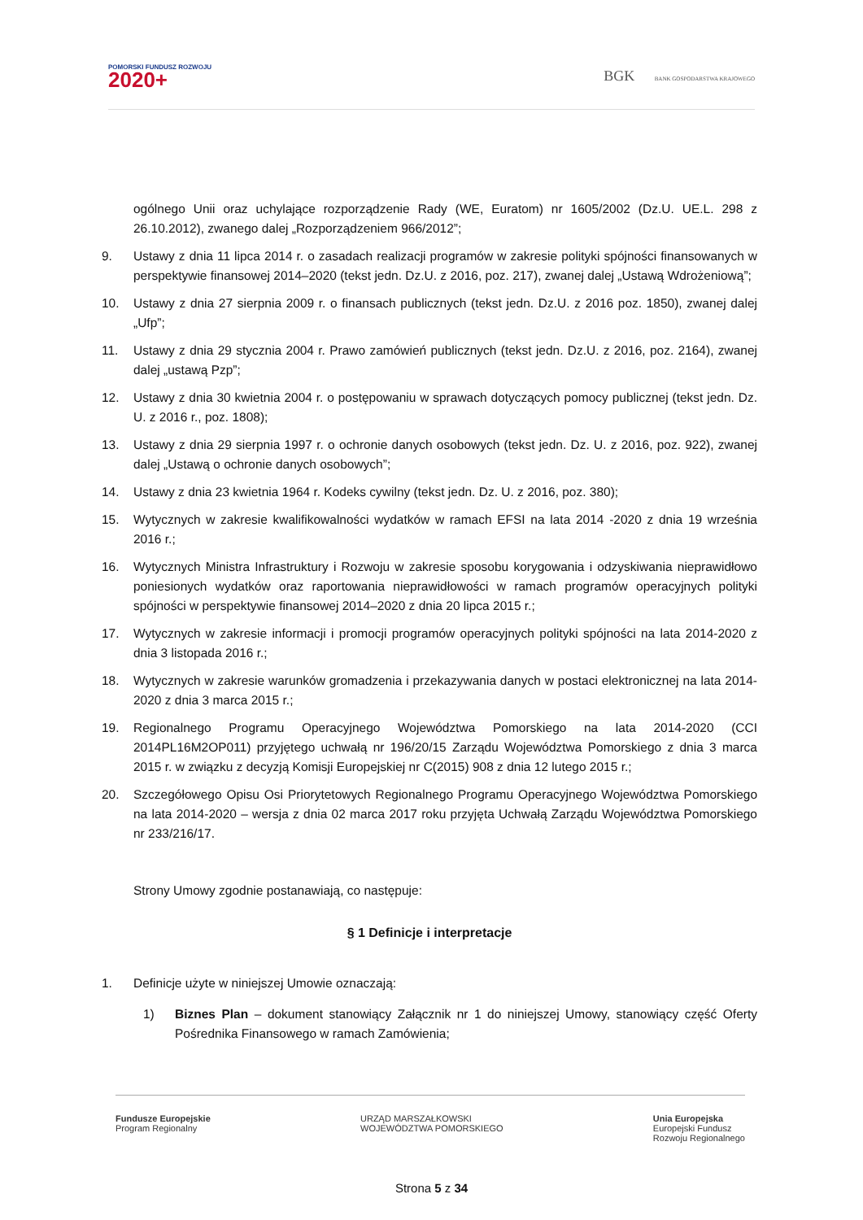POMORSKI FUNDUSZ ROZWOJU
2020+
BGK BANK GOSPODARSTWA KRAJOWEGO
ogólnego Unii oraz uchylające rozporządzenie Rady (WE, Euratom) nr 1605/2002 (Dz.U. UE.L. 298 z 26.10.2012), zwanego dalej „Rozporządzeniem 966/2012”;
9. Ustawy z dnia 11 lipca 2014 r. o zasadach realizacji programów w zakresie polityki spójności finansowanych w perspektywie finansowej 2014–2020 (tekst jedn. Dz.U. z 2016, poz. 217), zwanej dalej „Ustawą Wdrożeniową”;
10. Ustawy z dnia 27 sierpnia 2009 r. o finansach publicznych (tekst jedn. Dz.U. z 2016 poz. 1850), zwanej dalej „Ufp”;
11. Ustawy z dnia 29 stycznia 2004 r. Prawo zamówień publicznych (tekst jedn. Dz.U. z 2016, poz. 2164), zwanej dalej „ustawą Pzp”;
12. Ustawy z dnia 30 kwietnia 2004 r. o postępowaniu w sprawach dotyczących pomocy publicznej (tekst jedn. Dz. U. z 2016 r., poz. 1808);
13. Ustawy z dnia 29 sierpnia 1997 r. o ochronie danych osobowych (tekst jedn. Dz. U. z 2016, poz. 922), zwanej dalej „Ustawą o ochronie danych osobowych”;
14. Ustawy z dnia 23 kwietnia 1964 r. Kodeks cywilny (tekst jedn. Dz. U. z 2016, poz. 380);
15. Wytycznych w zakresie kwalifikowalności wydatków w ramach EFSI na lata 2014 -2020 z dnia 19 września 2016 r.;
16. Wytycznych Ministra Infrastruktury i Rozwoju w zakresie sposobu korygowania i odzyskiwania nieprawidłowo poniesionych wydatków oraz raportowania nieprawidłowości w ramach programów operacyjnych polityki spójności w perspektywie finansowej 2014–2020 z dnia 20 lipca 2015 r.;
17. Wytycznych w zakresie informacji i promocji programów operacyjnych polityki spójności na lata 2014-2020 z dnia 3 listopada 2016 r.;
18. Wytycznych w zakresie warunków gromadzenia i przekazywania danych w postaci elektronicznej na lata 2014-2020 z dnia 3 marca 2015 r.;
19. Regionalnego Programu Operacyjnego Województwa Pomorskiego na lata 2014-2020 (CCI 2014PL16M2OP011) przyjętego uchwałą nr 196/20/15 Zarządu Województwa Pomorskiego z dnia 3 marca 2015 r. w związku z decyzją Komisji Europejskiej nr C(2015) 908 z dnia 12 lutego 2015 r.;
20. Szczegółowego Opisu Osi Priorytetowych Regionalnego Programu Operacyjnego Województwa Pomorskiego na lata 2014-2020 – wersja z dnia 02 marca 2017 roku przyjęta Uchwałą Zarządu Województwa Pomorskiego nr 233/216/17.
Strony Umowy zgodnie postanawiają, co następuje:
§ 1 Definicje i interpretacje
1. Definicje użyte w niniejszej Umowie oznaczają:
1) Biznes Plan – dokument stanowiący Załącznik nr 1 do niniejszej Umowy, stanowiący część Oferty Pośrednika Finansowego w ramach Zamówienia;
Fundusze Europejskie
Program Regionalny
URZĄD MARSZAŁKOWSKI
WOJEWÓDZTWA POMORSKIEGO
Unia Europejska
Europejski Fundusz
Rozwoju Regionalnego
Strona 5 z 34